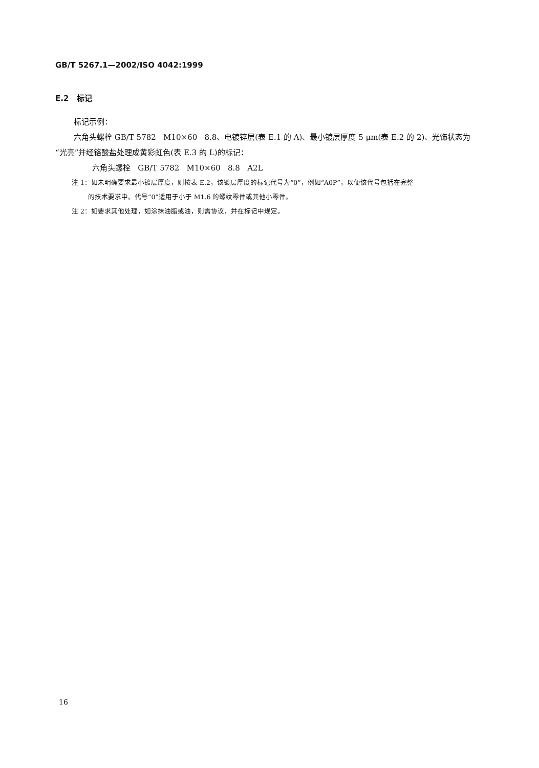GB/T 5267.1—2002/ISO 4042:1999
E.2 标记
标记示例：
六角头螺栓 GB/T 5782 M10×60 8.8、电镀锌层(表 E.1 的 A)、最小镀层厚度 5 μm(表 E.2 的 2)、光饰状态为“光亮”并经铬酸盐处理成黄彩虹色(表 E.3 的 L)的标记：
六角头螺栓 GB/T 5782 M10×60 8.8 A2L
注 1：如未明确要求最小镀层厚度，则按表 E.2，该镀层厚度的标记代号为“0”，例如“A0P”，以便该代号包括在完整
的技术要求中。代号“0”适用于小于 M1.6 的螺纹零件或其他小零件。
注 2：如要求其他处理，如涂抹油脂或油，则需协议，并在标记中规定。
16